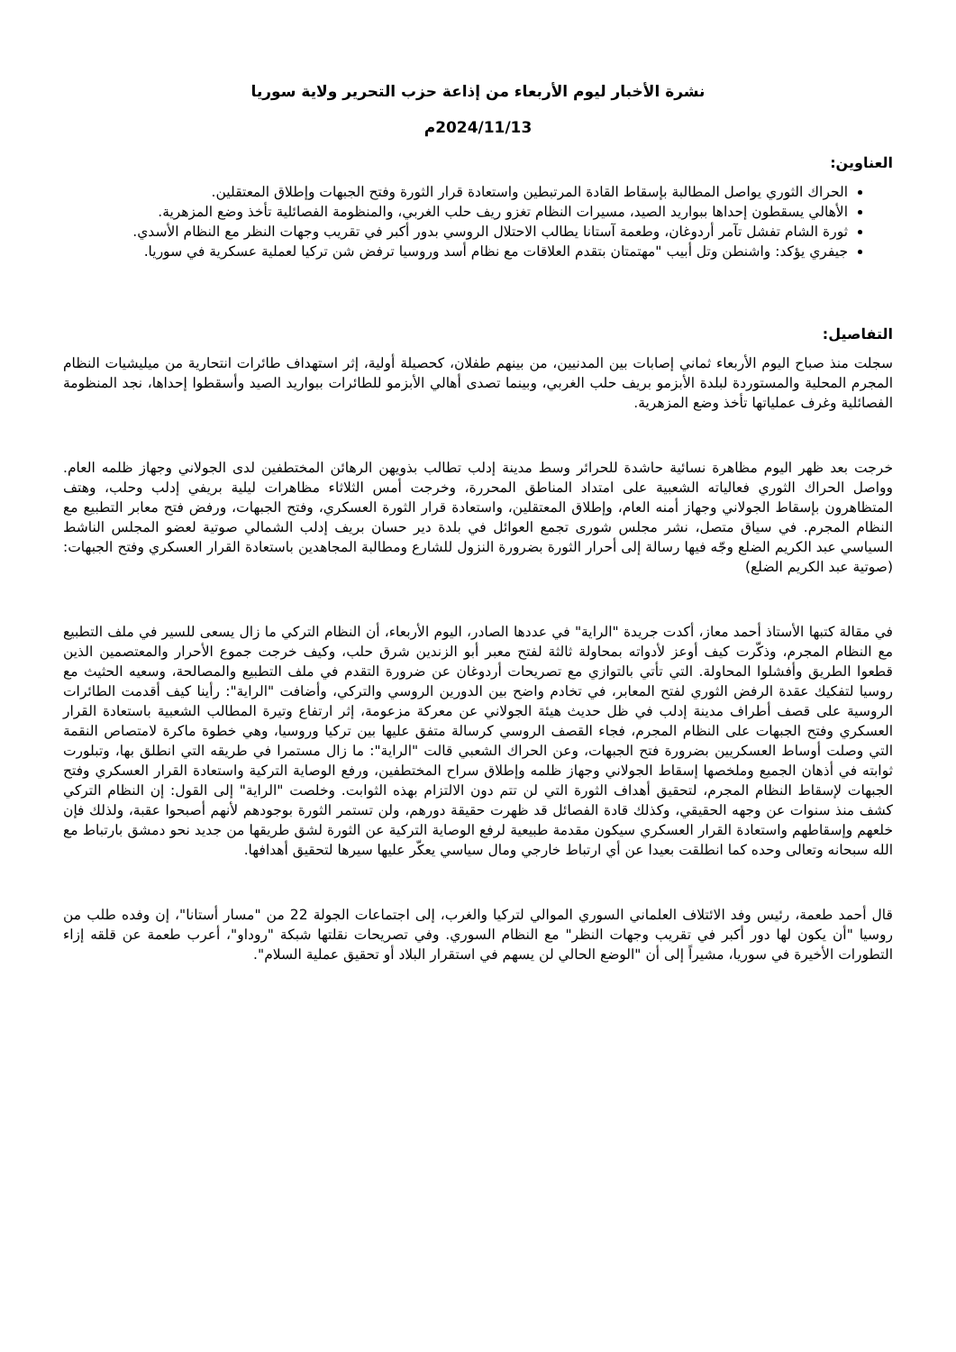نشرة الأخبار ليوم الأربعاء من إذاعة حزب التحرير ولاية سوريا
2024/11/13م
العناوين:
الحراك الثوري يواصل المطالبة بإسقاط القادة المرتبطين واستعادة قرار الثورة وفتح الجبهات وإطلاق المعتقلين.
الأهالي يسقطون إحداها ببواريد الصيد، مسيرات النظام تغزو ريف حلب الغربي، والمنظومة الفصائلية تأخذ وضع المزهرية.
ثورة الشام تفشل تآمر أردوغان، وطعمة آستانا يطالب الاحتلال الروسي بدور أكبر في تقريب وجهات النظر مع النظام الأسدي.
جيفري يؤكد: واشنطن وتل أبيب "مهتمتان بتقدم العلاقات مع نظام أسد وروسيا ترفض شن تركيا لعملية عسكرية في سوريا.
التفاصيل:
سجلت منذ صباح اليوم الأربعاء ثماني إصابات بين المدنيين، من بينهم طفلان، كحصيلة أولية، إثر استهداف طائرات انتحارية من ميليشيات النظام المجرم المحلية والمستوردة لبلدة الأبزمو بريف حلب الغربي، وبينما تصدى أهالي الأبزمو للطائرات ببواريد الصيد وأسقطوا إحداها، نجد المنظومة الفصائلية وغرف عملياتها تأخذ وضع المزهرية.
خرجت بعد ظهر اليوم مظاهرة نسائية حاشدة للحرائر وسط مدينة إدلب تطالب بذويهن الرهائن المختطفين لدى الجولاني وجهاز ظلمه العام. وواصل الحراك الثوري فعالياته الشعبية على امتداد المناطق المحررة، وخرجت أمس الثلاثاء مظاهرات ليلية بريفي إدلب وحلب، وهتف المتظاهرون بإسقاط الجولاني وجهاز أمنه العام، وإطلاق المعتقلين، واستعادة قرار الثورة العسكري، وفتح الجبهات، ورفض فتح معابر التطبيع مع النظام المجرم. في سياق متصل، نشر مجلس شورى تجمع العوائل في بلدة دير حسان بريف إدلب الشمالي صوتية لعضو المجلس الناشط السياسي عبد الكريم الضلع وجّه فيها رسالة إلى أحرار الثورة بضرورة النزول للشارع ومطالبة المجاهدين باستعادة القرار العسكري وفتح الجبهات: (صوتية عبد الكريم الضلع)
في مقالة كتبها الأستاذ أحمد معاز، أكدت جريدة "الراية" في عددها الصادر، اليوم الأربعاء، أن النظام التركي ما زال يسعى للسير في ملف التطبيع مع النظام المجرم، وذكّرت كيف أوعز لأدواته بمحاولة ثالثة لفتح معبر أبو الزندين شرق حلب، وكيف خرجت جموع الأحرار والمعتصمين الذين قطعوا الطريق وأفشلوا المحاولة. التي تأتي بالتوازي مع تصريحات أردوغان عن ضرورة التقدم في ملف التطبيع والمصالحة، وسعيه الحثيث مع روسيا لتفكيك عقدة الرفض الثوري لفتح المعابر، في تخادم واضح بين الدورين الروسي والتركي، وأضافت "الراية": رأينا كيف أقدمت الطائرات الروسية على قصف أطراف مدينة إدلب في ظل حديث هيئة الجولاني عن معركة مزعومة، إثر ارتفاع وتيرة المطالب الشعبية باستعادة القرار العسكري وفتح الجبهات على النظام المجرم، فجاء القصف الروسي كرسالة متفق عليها بين تركيا وروسيا، وهي خطوة ماكرة لامتصاص النقمة التي وصلت أوساط العسكريين بضرورة فتح الجبهات، وعن الحراك الشعبي قالت "الراية": ما زال مستمرا في طريقه التي انطلق بها، وتبلورت ثوابته في أذهان الجميع وملخصها إسقاط الجولاني وجهاز ظلمه وإطلاق سراح المختطفين، ورفع الوصاية التركية واستعادة القرار العسكري وفتح الجبهات لإسقاط النظام المجرم، لتحقيق أهداف الثورة التي لن تتم دون الالتزام بهذه الثوابت. وخلصت "الراية" إلى القول: إن النظام التركي كشف منذ سنوات عن وجهه الحقيقي، وكذلك قادة الفصائل قد ظهرت حقيقة دورهم، ولن تستمر الثورة بوجودهم لأنهم أصبحوا عقبة، ولذلك فإن خلعهم وإسقاطهم واستعادة القرار العسكري سيكون مقدمة طبيعية لرفع الوصاية التركية عن الثورة لشق طريقها من جديد نحو دمشق بارتباط مع الله سبحانه وتعالى وحده كما انطلقت بعيدا عن أي ارتباط خارجي ومال سياسي يعكّر عليها سيرها لتحقيق أهدافها.
قال أحمد طعمة، رئيس وفد الائتلاف العلماني السوري الموالي لتركيا والغرب، إلى اجتماعات الجولة 22 من "مسار أستانا"، إن وفده طلب من روسيا "أن يكون لها دور أكبر في تقريب وجهات النظر" مع النظام السوري. وفي تصريحات نقلتها شبكة "روداو"، أعرب طعمة عن قلقه إزاء التطورات الأخيرة في سوريا، مشيراً إلى أن "الوضع الحالي لن يسهم في استقرار البلاد أو تحقيق عملية السلام".